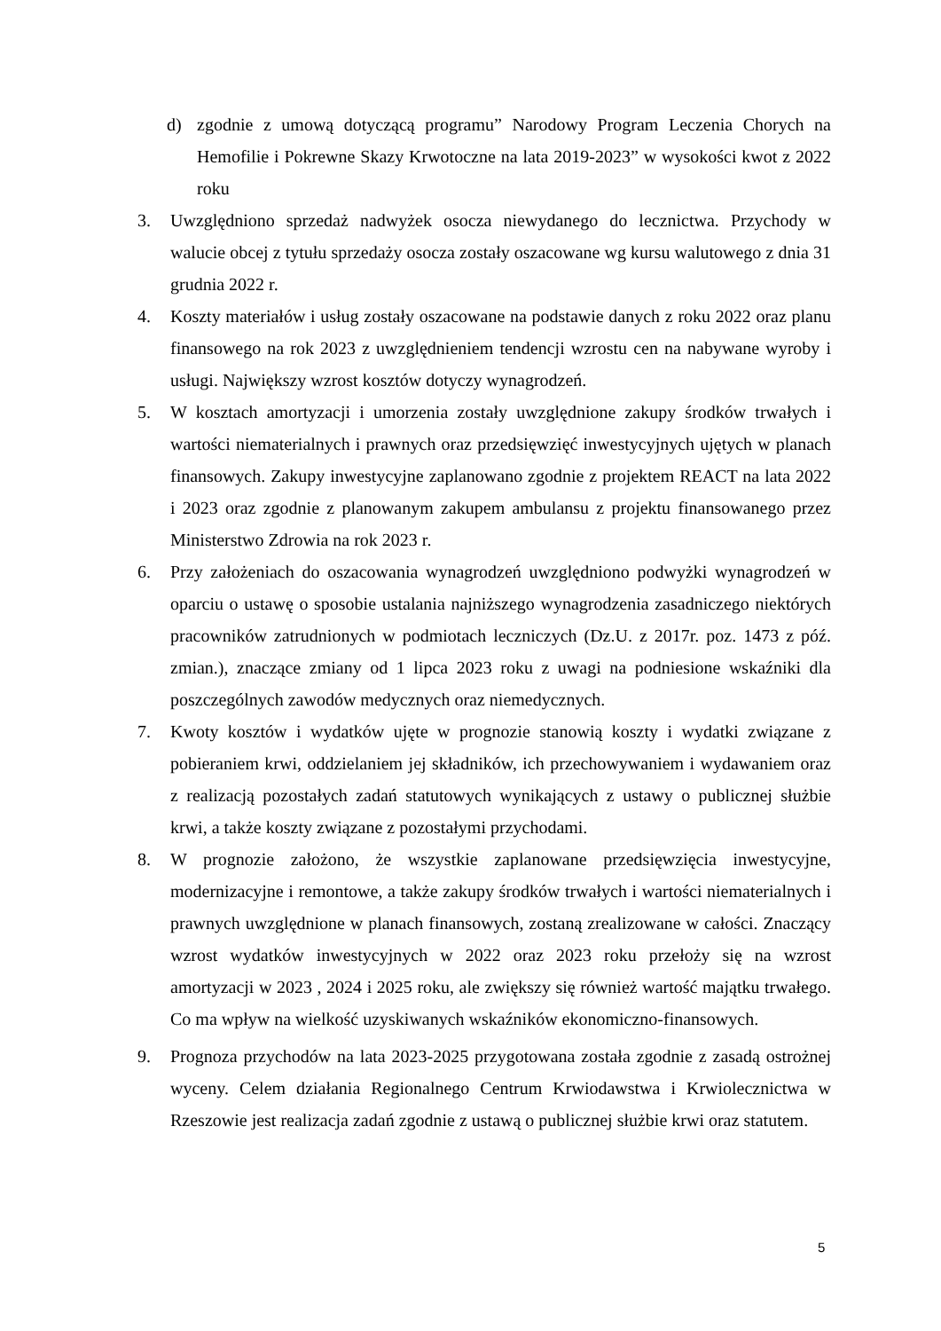d) zgodnie z umową dotyczącą programu” Narodowy Program Leczenia Chorych na Hemofilie i Pokrewne Skazy Krwotoczne na lata 2019-2023” w wysokości kwot z 2022 roku
3. Uwzględniono sprzedaż nadwyżek osocza niewydanego do lecznictwa. Przychody w walucie obcej z tytułu sprzedaży osocza zostały oszacowane wg kursu walutowego z dnia 31 grudnia 2022 r.
4. Koszty materiałów i usług zostały oszacowane na podstawie danych z roku 2022 oraz planu finansowego na rok 2023 z uwzględnieniem tendencji wzrostu cen na nabywane wyroby i usługi. Największy wzrost kosztów dotyczy wynagrodzeń.
5. W kosztach amortyzacji i umorzenia zostały uwzględnione zakupy środków trwałych i wartości niematerialnych i prawnych oraz przedsięwzięć inwestycyjnych ujętych w planach finansowych. Zakupy inwestycyjne zaplanowano zgodnie z projektem REACT na lata 2022 i 2023 oraz zgodnie z planowanym zakupem ambulansu z projektu finansowanego przez Ministerstwo Zdrowia na rok 2023 r.
6. Przy założeniach do oszacowania wynagrodzeń uwzględniono podwyżki wynagrodzeń w oparciu o ustawę o sposobie ustalania najniższego wynagrodzenia zasadniczego niektórych pracowników zatrudnionych w podmiotach leczniczych (Dz.U. z 2017r. poz. 1473 z póź. zmian.), znaczące zmiany od 1 lipca 2023 roku z uwagi na podniesione wskaźniki dla poszczególnych zawodów medycznych oraz niemedycznych.
7. Kwoty kosztów i wydatków ujęte w prognozie stanowią koszty i wydatki związane z pobieraniem krwi, oddzielaniem jej składników, ich przechowywaniem i wydawaniem oraz z realizacją pozostałych zadań statutowych wynikających z ustawy o publicznej służbie krwi, a także koszty związane z pozostałymi przychodami.
8. W prognozie założono, że wszystkie zaplanowane przedsięwzięcia inwestycyjne, modernizacyjne i remontowe, a także zakupy środków trwałych i wartości niematerialnych i prawnych uwzględnione w planach finansowych, zostaną zrealizowane w całości. Znaczący wzrost wydatków inwestycyjnych w 2022 oraz 2023 roku przełoży się na wzrost amortyzacji w 2023 , 2024 i 2025 roku, ale zwiększy się również wartość majątku trwałego. Co ma wpływ na wielkość uzyskiwanych wskaźników ekonomiczno-finansowych.
9. Prognoza przychodów na lata 2023-2025 przygotowana została zgodnie z zasadą ostrożnej wyceny. Celem działania Regionalnego Centrum Krwiodawstwa i Krwiolecznictwa w Rzeszowie jest realizacja zadań zgodnie z ustawą o publicznej służbie krwi oraz statutem.
5